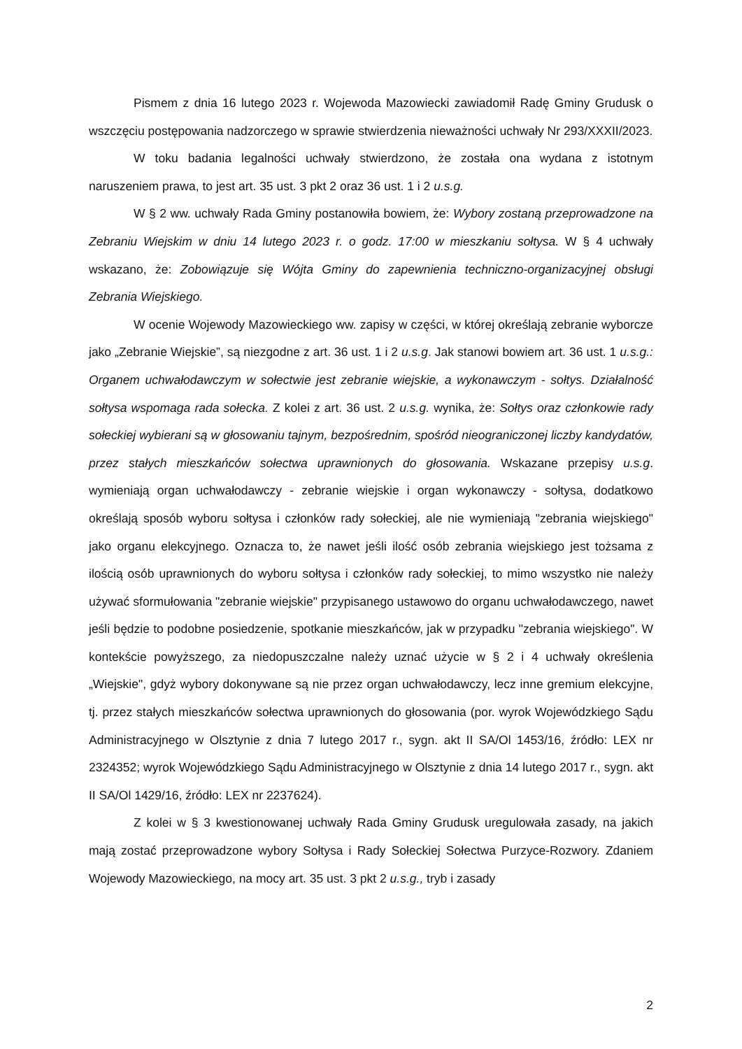Pismem z dnia 16 lutego 2023 r. Wojewoda Mazowiecki zawiadomił Radę Gminy Grudusk o wszczęciu postępowania nadzorczego w sprawie stwierdzenia nieważności uchwały Nr 293/XXXII/2023.
W toku badania legalności uchwały stwierdzono, że została ona wydana z istotnym naruszeniem prawa, to jest art. 35 ust. 3 pkt 2 oraz 36 ust. 1 i 2 u.s.g.
W § 2 ww. uchwały Rada Gminy postanowiła bowiem, że: Wybory zostaną przeprowadzone na Zebraniu Wiejskim w dniu 14 lutego 2023 r. o godz. 17:00 w mieszkaniu sołtysa. W § 4 uchwały wskazano, że: Zobowiązuje się Wójta Gminy do zapewnienia techniczno-organizacyjnej obsługi Zebrania Wiejskiego.
W ocenie Wojewody Mazowieckiego ww. zapisy w części, w której określają zebranie wyborcze jako „Zebranie Wiejskie”, są niezgodne z art. 36 ust. 1 i 2 u.s.g. Jak stanowi bowiem art. 36 ust. 1 u.s.g.: Organem uchwałodawczym w sołectwie jest zebranie wiejskie, a wykonawczym - sołtys. Działalność sołtysa wspomaga rada sołecka. Z kolei z art. 36 ust. 2 u.s.g. wynika, że: Sołtys oraz członkowie rady sołeckiej wybierani są w głosowaniu tajnym, bezpośrednim, spośród nieograniczonej liczby kandydatów, przez stałych mieszkańców sołectwa uprawnionych do głosowania. Wskazane przepisy u.s.g. wymieniają organ uchwałodawczy - zebranie wiejskie i organ wykonawczy - sołtysa, dodatkowo określają sposób wyboru sołtysa i członków rady sołeckiej, ale nie wymieniają "zebrania wiejskiego" jako organu elekcyjnego. Oznacza to, że nawet jeśli ilość osób zebrania wiejskiego jest tożsama z ilością osób uprawnionych do wyboru sołtysa i członków rady sołeckiej, to mimo wszystko nie należy używać sformułowania "zebranie wiejskie" przypisanego ustawowo do organu uchwałodawczego, nawet jeśli będzie to podobne posiedzenie, spotkanie mieszkańców, jak w przypadku "zebrania wiejskiego". W kontekście powyższego, za niedopuszczalne należy uznać użycie w § 2 i 4 uchwały określenia „Wiejskie", gdyż wybory dokonywane są nie przez organ uchwałodawczy, lecz inne gremium elekcyjne, tj. przez stałych mieszkańców sołectwa uprawnionych do głosowania (por. wyrok Wojewódzkiego Sądu Administracyjnego w Olsztynie z dnia 7 lutego 2017 r., sygn. akt II SA/Ol 1453/16, źródło: LEX nr 2324352; wyrok Wojewódzkiego Sądu Administracyjnego w Olsztynie z dnia 14 lutego 2017 r., sygn. akt II SA/Ol 1429/16, źródło: LEX nr 2237624).
Z kolei w § 3 kwestionowanej uchwały Rada Gminy Grudusk uregulowała zasady, na jakich mają zostać przeprowadzone wybory Sołtysa i Rady Sołeckiej Sołectwa Purzyce-Rozwory. Zdaniem Wojewody Mazowieckiego, na mocy art. 35 ust. 3 pkt 2 u.s.g., tryb i zasady
2